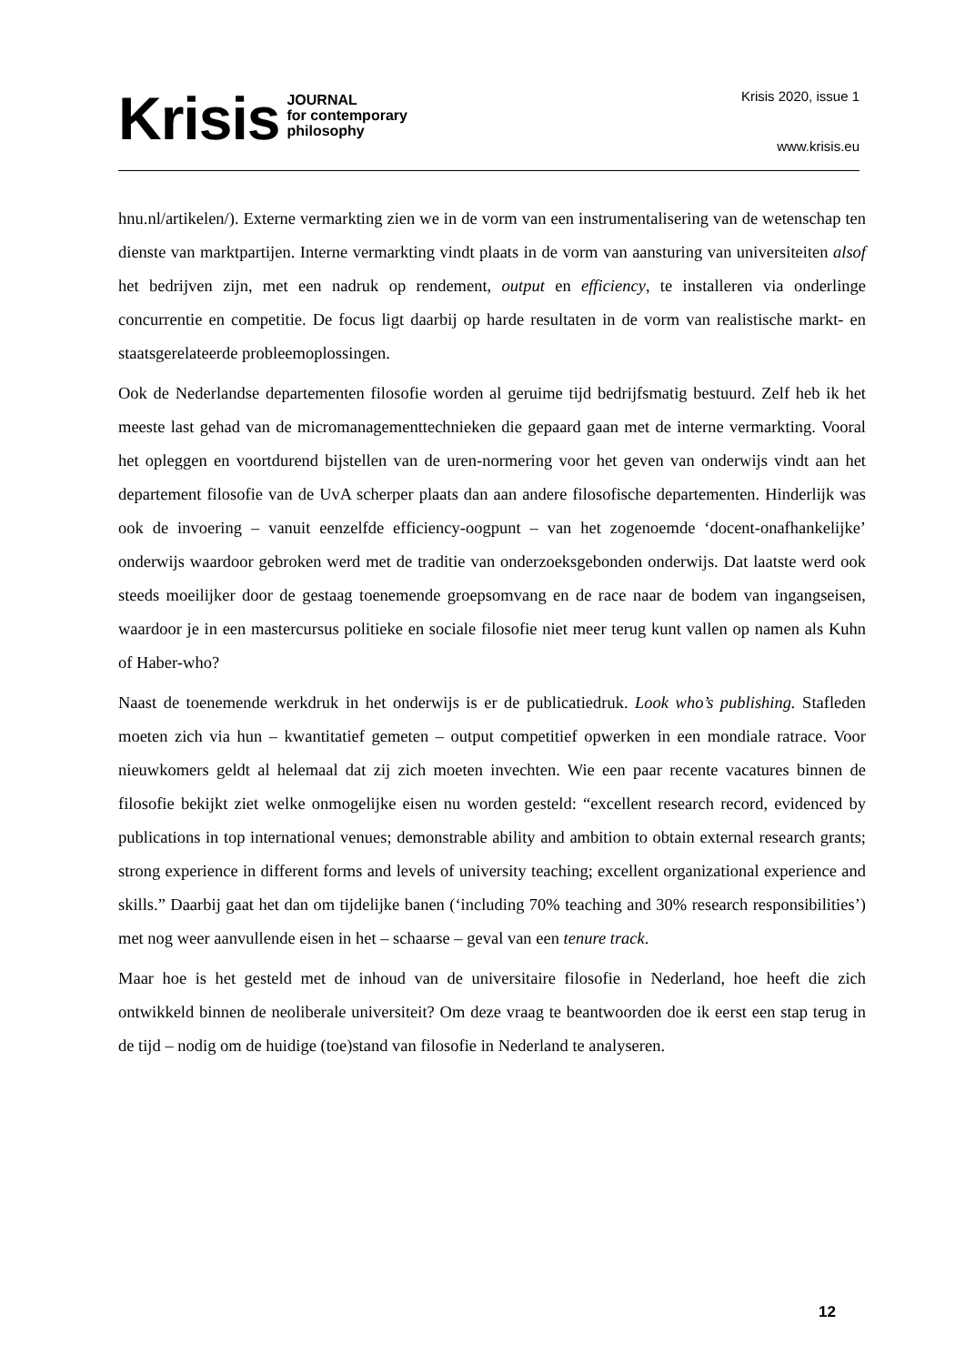Krisis
JOURNAL
for contemporary
philosophy
Krisis 2020, issue 1
www.krisis.eu
hnu.nl/artikelen/). Externe vermarkting zien we in de vorm van een instrumentalisering van de wetenschap ten dienste van marktpartijen. Interne vermarkting vindt plaats in de vorm van aansturing van universiteiten alsof het bedrijven zijn, met een nadruk op rendement, output en efficiency, te installeren via onderlinge concurrentie en competitie. De focus ligt daarbij op harde resultaten in de vorm van realistische markt- en staatsgerelateerde probleemoplossingen.
Ook de Nederlandse departementen filosofie worden al geruime tijd bedrijfsmatig bestuurd. Zelf heb ik het meeste last gehad van de micromanagementtechnieken die gepaard gaan met de interne vermarkting. Vooral het opleggen en voortdurend bijstellen van de uren-normering voor het geven van onderwijs vindt aan het departement filosofie van de UvA scherper plaats dan aan andere filosofische departementen. Hinderlijk was ook de invoering – vanuit eenzelfde efficiency-oogpunt – van het zogenoemde ‘docent-onafhankelijke’ onderwijs waardoor gebroken werd met de traditie van onderzoeksgebonden onderwijs. Dat laatste werd ook steeds moeilijker door de gestaag toenemende groepsomvang en de race naar de bodem van ingangseisen, waardoor je in een mastercursus politieke en sociale filosofie niet meer terug kunt vallen op namen als Kuhn of Haber-who?
Naast de toenemende werkdruk in het onderwijs is er de publicatiedruk. Look who’s publishing. Stafleden moeten zich via hun – kwantitatief gemeten – output competitief opwerken in een mondiale ratrace. Voor nieuwkomers geldt al helemaal dat zij zich moeten invechten. Wie een paar recente vacatures binnen de filosofie bekijkt ziet welke onmogelijke eisen nu worden gesteld: “excellent research record, evidenced by publications in top international venues; demonstrable ability and ambition to obtain external research grants; strong experience in different forms and levels of university teaching; excellent organizational experience and skills.” Daarbij gaat het dan om tijdelijke banen (‘including 70% teaching and 30% research responsibilities’) met nog weer aanvullende eisen in het – schaarse – geval van een tenure track.
Maar hoe is het gesteld met de inhoud van de universitaire filosofie in Nederland, hoe heeft die zich ontwikkeld binnen de neoliberale universiteit? Om deze vraag te beantwoorden doe ik eerst een stap terug in de tijd – nodig om de huidige (toe)stand van filosofie in Nederland te analyseren.
12